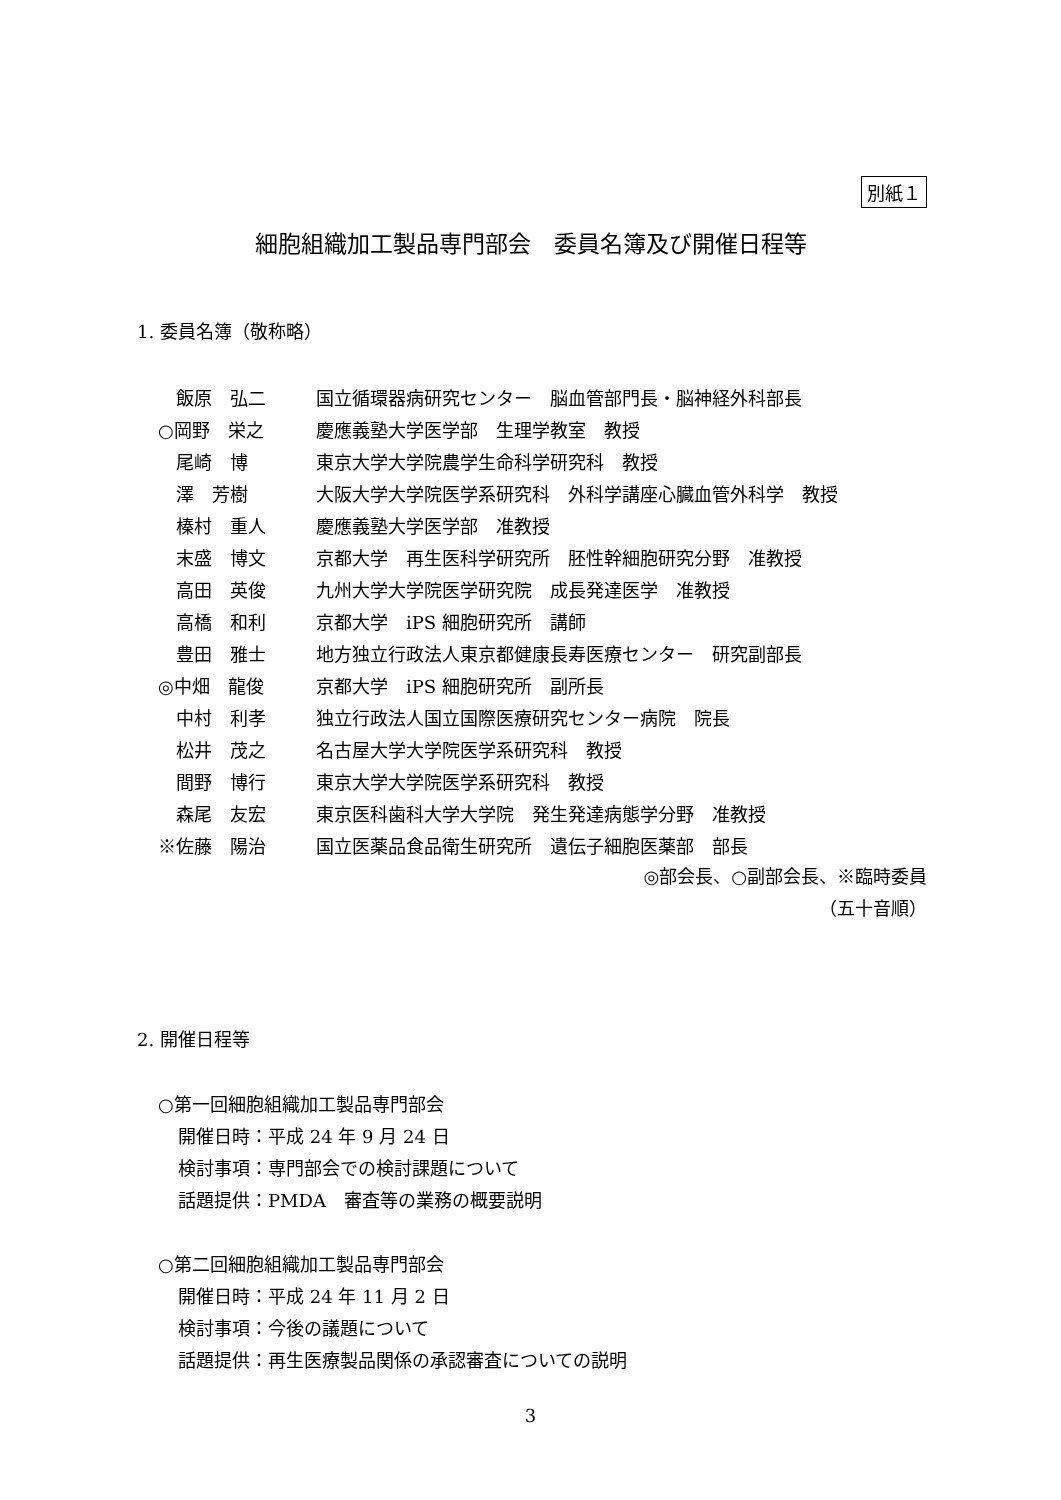別紙１
細胞組織加工製品専門部会　委員名簿及び開催日程等
1. 委員名簿（敬称略）
| 飯原 弘二 | 国立循環器病研究センター 脳血管部門長・脳神経外科部長 |
| ○岡野 栄之 | 慶應義塾大学医学部 生理学教室 教授 |
| 尾崎 博 | 東京大学大学院農学生命科学研究科 教授 |
| 澤 芳樹 | 大阪大学大学院医学系研究科 外科学講座心臓血管外科学 教授 |
| 榛村 重人 | 慶應義塾大学医学部 准教授 |
| 末盛 博文 | 京都大学 再生医科学研究所 胚性幹細胞研究分野 准教授 |
| 高田 英俊 | 九州大学大学院医学研究院 成長発達医学 准教授 |
| 高橋 和利 | 京都大学 iPS 細胞研究所 講師 |
| 豊田 雅士 | 地方独立行政法人東京都健康長寿医療センター 研究副部長 |
| ◎中畑 龍俊 | 京都大学 iPS 細胞研究所 副所長 |
| 中村 利孝 | 独立行政法人国立国際医療研究センター病院 院長 |
| 松井 茂之 | 名古屋大学大学院医学系研究科 教授 |
| 間野 博行 | 東京大学大学院医学系研究科 教授 |
| 森尾 友宏 | 東京医科歯科大学大学院 発生発達病態学分野 准教授 |
| ※佐藤 陽治 | 国立医薬品食品衛生研究所 遺伝子細胞医薬部 部長 |
◎部会長、○副部会長、※臨時委員
（五十音順）
2. 開催日程等
○第一回細胞組織加工製品専門部会
開催日時：平成 24 年 9 月 24 日
検討事項：専門部会での検討課題について
話題提供：PMDA　審査等の業務の概要説明
○第二回細胞組織加工製品専門部会
開催日時：平成 24 年 11 月 2 日
検討事項：今後の議題について
話題提供：再生医療製品関係の承認審査についての説明
3